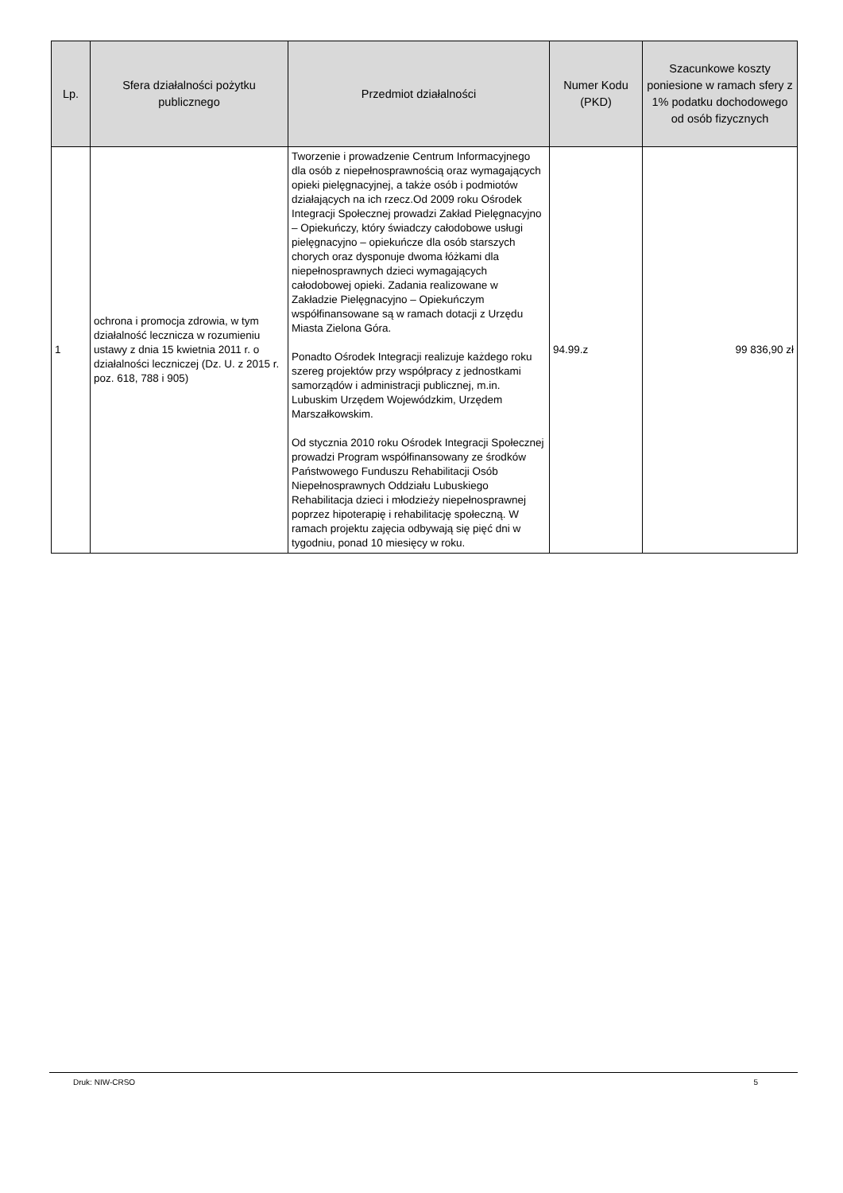| Lp. | Sfera działalności pożytku publicznego | Przedmiot działalności | Numer Kodu (PKD) | Szacunkowe koszty poniesione w ramach sfery z 1% podatku dochodowego od osób fizycznych |
| --- | --- | --- | --- | --- |
| 1 | ochrona i promocja zdrowia, w tym działalność lecznicza w rozumieniu ustawy z dnia 15 kwietnia 2011 r. o działalności leczniczej (Dz. U. z 2015 r. poz. 618, 788 i 905) | Tworzenie i prowadzenie Centrum Informacyjnego dla osób z niepełnosprawnością oraz wymagających opieki pielęgnacyjnej, a także osób i podmiotów działających na ich rzecz.Od 2009 roku Ośrodek Integracji Społecznej prowadzi Zakład Pielęgnacyjno – Opiekuńczy, który świadczy całodobowe usługi pielęgnacyjno – opiekuńcze dla osób starszych chorych oraz dysponuje dwoma łóżkami dla niepełnosprawnych dzieci wymagających całodobowej opieki. Zadania realizowane w Zakładzie Pielęgnacyjno – Opiekuńczym współfinansowane są w ramach dotacji z Urzędu Miasta Zielona Góra. Ponadto Ośrodek Integracji realizuje każdego roku szereg projektów przy współpracy z jednostkami samorządów i administracji publicznej, m.in. Lubuskim Urzędem Wojewódzkim, Urzędem Marszałkowskim. Od stycznia 2010 roku Ośrodek Integracji Społecznej prowadzi Program współfinansowany ze środków Państwowego Funduszu Rehabilitacji Osób Niepełnosprawnych Oddziału Lubuskiego Rehabilitacja dzieci i młodzieży niepełnosprawnej poprzez hipoterapię i rehabilitację społeczną. W ramach projektu zajęcia odbywają się pięć dni w tygodniu, ponad 10 miesięcy w roku. | 94.99.z | 99 836,90 zł |
Druk: NIW-CRSO 5